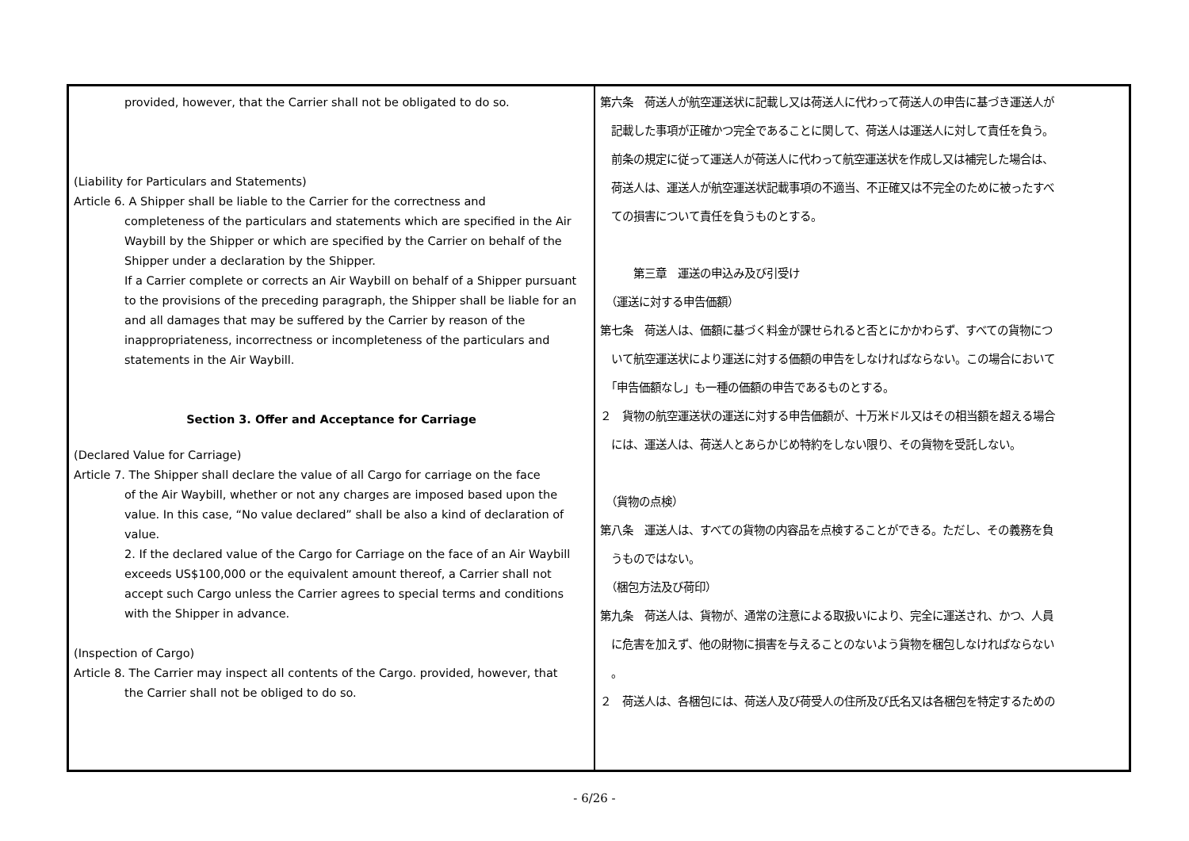| provided, however, that the Carrier shall not be obligated to do so. (Liability for Particulars and Statements) Article 6. A Shipper shall be liable to the Carrier for the correctness and completeness of the particulars and statements which are specified in the Air Waybill by the Shipper or which are specified by the Carrier on behalf of the Shipper under a declaration by the Shipper. If a Carrier complete or corrects an Air Waybill on behalf of a Shipper pursuant to the provisions of the preceding paragraph, the Shipper shall be liable for an and all damages that may be suffered by the Carrier by reason of the inappropriateness, incorrectness or incompleteness of the particulars and statements in the Air Waybill. Section 3. Offer and Acceptance for Carriage (Declared Value for Carriage) Article 7. The Shipper shall declare the value of all Cargo for carriage on the face of the Air Waybill, whether or not any charges are imposed based upon the value. In this case, “No value declared” shall be also a kind of declaration of value. 2. If the declared value of the Cargo for Carriage on the face of an Air Waybill exceeds US$100,000 or the equivalent amount thereof, a Carrier shall not accept such Cargo unless the Carrier agrees to special terms and conditions with the Shipper in advance. (Inspection of Cargo) Article 8. The Carrier may inspect all contents of the Cargo. provided, however, that the Carrier shall not be obliged to do so. | 第六条 荷送人が航空運送状に記載し又は荷送人に代わって荷送人の申告に基づき運送人が 記載した事項が正確かつ完全であることに関して、荷送人は運送人に対して責任を負う。 前条の規定に従って運送人が荷送人に代わって航空運送状を作成し又は補完した場合は、 荷送人は、運送人が航空運送状記載事項の不適当、不正確又は不完全のために被ったすべ ての損害について責任を負うものとする。 第三章 運送の申込み及び引受け （運送に対する申告価額） 第七条 荷送人は、価額に基づく料金が課せられると否とにかかわらず、すべての貨物につ いて航空運送状により運送に対する価額の申告をしなければならない。この場合において 「申告価額なし」も一種の価額の申告であるものとする。 ２ 貨物の航空運送状の運送に対する申告価額が、十万米ドル又はその相当額を超える場合 には、運送人は、荷送人とあらかじめ特約をしない限り、その貨物を受託しない。 （貨物の点検） 第八条 運送人は、すべての貨物の内容品を点検することができる。ただし、その義務を負 うものではない。 （梱包方法及び荷印） 第九条 荷送人は、貨物が、通常の注意による取扱いにより、完全に運送され、かつ、人員 に危害を加えず、他の財物に損害を与えることのないよう貨物を梱包しなければならない 。 ２ 荷送人は、各梱包には、荷送人及び荷受人の住所及び氏名又は各梱包を特定するための |
- 6/26 -